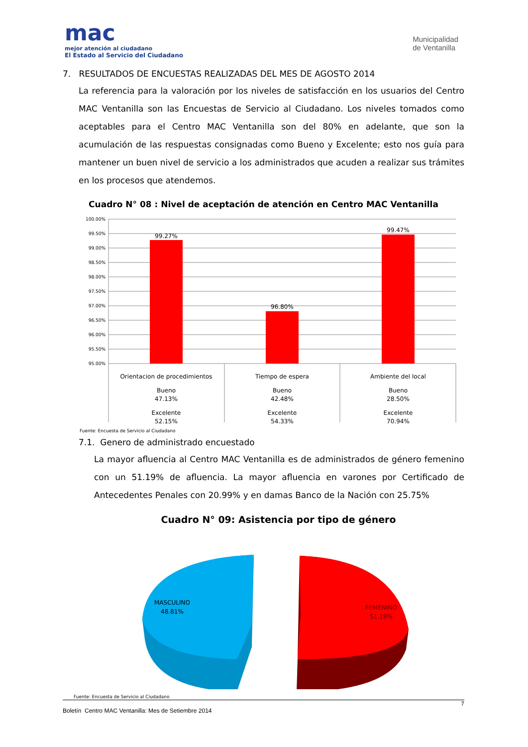mac
mejor atención al ciudadano
El Estado al Servicio del Ciudadano
Municipalidad
de Ventanilla
7. RESULTADOS DE ENCUESTAS REALIZADAS DEL MES DE AGOSTO 2014
La referencia para la valoración por los niveles de satisfacción en los usuarios del Centro MAC Ventanilla son las Encuestas de Servicio al Ciudadano. Los niveles tomados como aceptables para el Centro MAC Ventanilla son del 80% en adelante, que son la acumulación de las respuestas consignadas como Bueno y Excelente; esto nos guía para mantener un buen nivel de servicio a los administrados que acuden a realizar sus trámites en los procesos que atendemos.
Cuadro N° 08 : Nivel de aceptación de atención en Centro MAC Ventanilla
100.00%
99.50%
99.00%
98.50%
98.00%
97.50%
97.00%
96.50%
96.00%
95.50%
95.00%
99.27%
96.80%
99.47%
Orientacion de procedimientos
Bueno
47.13%
Excelente
52.15%
Tiempo de espera
Bueno
42.48%
Excelente
54.33%
Ambiente del local
Bueno
28.50%
Excelente
70.94%
Fuente: Encuesta de Servicio al Ciudadano
7.1. Genero de administrado encuestado
La mayor afluencia al Centro MAC Ventanilla es de administrados de género femenino con un 51.19% de afluencia. La mayor afluencia en varones por Certificado de Antecedentes Penales con 20.99% y en damas Banco de la Nación con 25.75%
Cuadro N° 09: Asistencia por tipo de género
MASCULINO
48.81%
FEMENINO
51.19%
Fuente: Encuesta de Servicio al Ciudadano
7
Boletín Centro MAC Ventanilla: Mes de Setiembre 2014